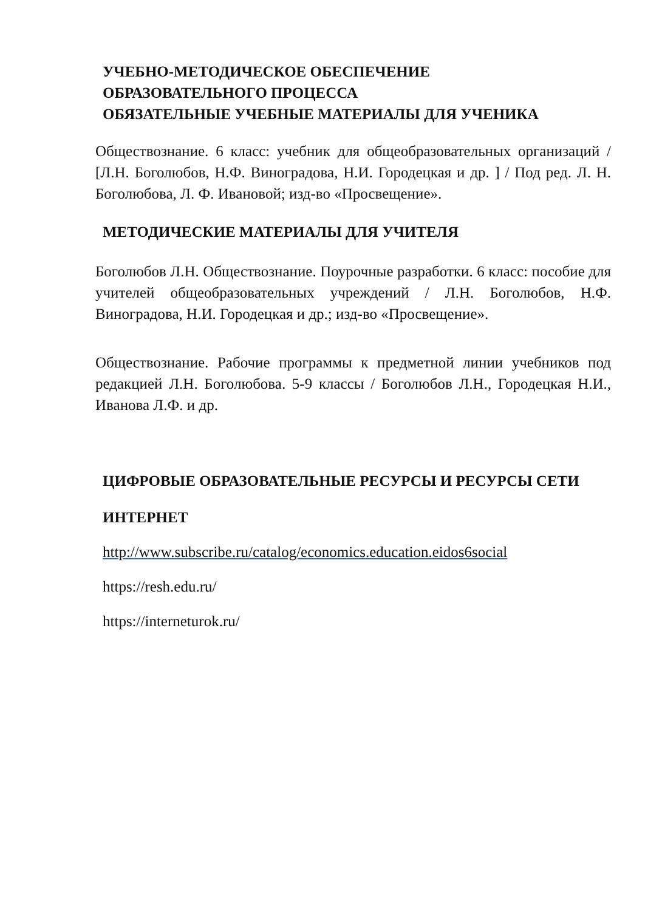УЧЕБНО-МЕТОДИЧЕСКОЕ ОБЕСПЕЧЕНИЕ
ОБРАЗОВАТЕЛЬНОГО ПРОЦЕССА
ОБЯЗАТЕЛЬНЫЕ УЧЕБНЫЕ МАТЕРИАЛЫ ДЛЯ УЧЕНИКА
Обществознание. 6 класс: учебник для общеобразовательных организаций / [Л.Н. Боголюбов, Н.Ф. Виноградова, Н.И. Городецкая и др. ] / Под ред. Л. Н. Боголюбова, Л. Ф. Ивановой; изд-во «Просвещение».
МЕТОДИЧЕСКИЕ МАТЕРИАЛЫ ДЛЯ УЧИТЕЛЯ
Боголюбов Л.Н. Обществознание. Поурочные разработки. 6 класс: пособие для учителей общеобразовательных учреждений / Л.Н. Боголюбов, Н.Ф. Виноградова, Н.И. Городецкая и др.; изд-во «Просвещение».
Обществознание. Рабочие программы к предметной линии учебников под редакцией Л.Н. Боголюбова. 5-9 классы / Боголюбов Л.Н., Городецкая Н.И., Иванова Л.Ф. и др.
ЦИФРОВЫЕ ОБРАЗОВАТЕЛЬНЫЕ РЕСУРСЫ И РЕСУРСЫ СЕТИ
ИНТЕРНЕТ
http://www.subscribe.ru/catalog/economics.education.eidos6social
https://resh.edu.ru/
https://interneturok.ru/